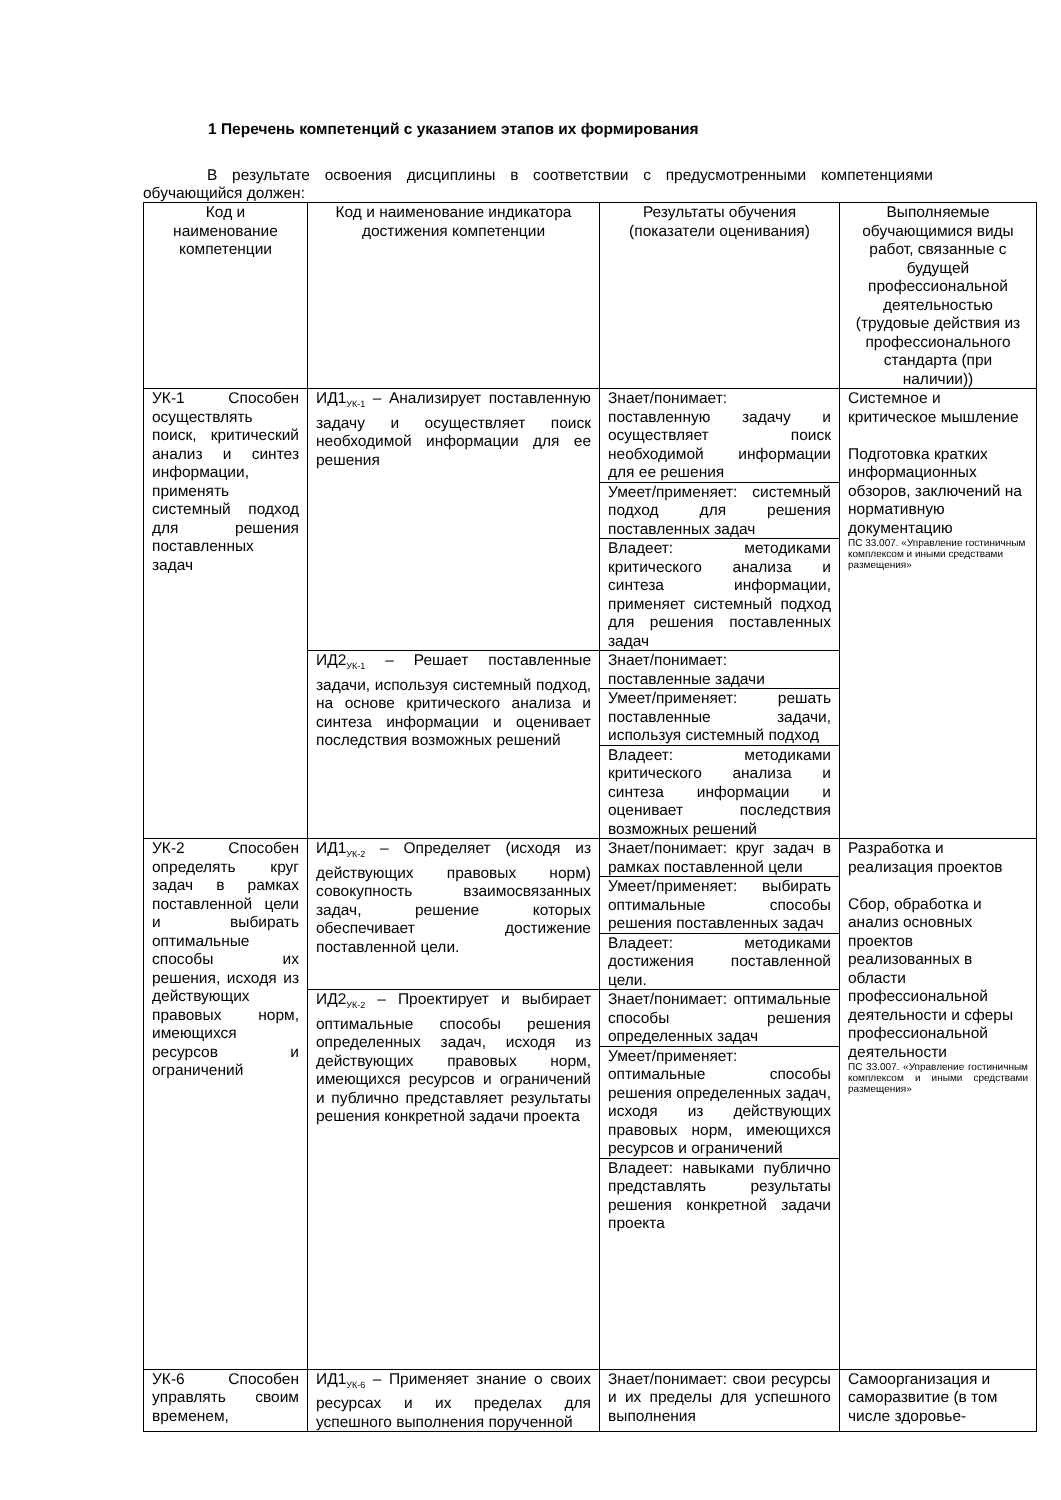1 Перечень компетенций с указанием этапов их формирования
В результате освоения дисциплины в соответствии с предусмотренными компетенциями обучающийся должен:
| Код и наименование компетенции | Код и наименование индикатора достижения компетенции | Результаты обучения (показатели оценивания) | Выполняемые обучающимися виды работ, связанные с будущей профессиональной деятельностью (трудовые действия из профессионального стандарта (при наличии)) |
| УК-1 Способен осуществлять поиск, критический анализ и синтез информации, применять системный подход для решения поставленных задач | ИД1<sub>УК-1</sub> – Анализирует поставленную задачу и осуществляет поиск необходимой информации для ее решения | Знает/понимает: поставленную задачу и осуществляет поиск необходимой информации для ее решения | Системное и критическое мышление Подготовка кратких информационных обзоров, заключений на нормативную документацию ПС 33.007. «Управление гостиничным комплексом и иными средствами размещения» |
| | | Умеет/применяет: системный подход для решения поставленных задач | |
| | | Владеет: методиками критического анализа и синтеза информации, применяет системный подход для решения поставленных задач | |
| | ИД2<sub>УК-1</sub> – Решает поставленные задачи, используя системный подход, на основе критического анализа и синтеза информации и оценивает последствия возможных решений | Знает/понимает: поставленные задачи | |
| | | Умеет/применяет: решать поставленные задачи, используя системный подход | |
| | | Владеет: методиками критического анализа и синтеза информации и оценивает последствия возможных решений | |
| УК-2 Способен определять круг задач в рамках поставленной цели и выбирать оптимальные способы их решения, исходя из действующих правовых норм, имеющихся ресурсов и ограничений | ИД1<sub>УК-2</sub> – Определяет (исходя из действующих правовых норм) совокупность взаимосвязанных задач, решение которых обеспечивает достижение поставленной цели. | Знает/понимает: круг задач в рамках поставленной цели | Разработка и реализация проектов Сбор, обработка и анализ основных проектов реализованных в области профессиональной деятельности и сферы профессиональной деятельности ПС 33.007. «Управление гостиничным комплексом и иными средствами размещения» |
| | | Умеет/применяет: выбирать оптимальные способы решения поставленных задач | |
| | | Владеет: методиками достижения поставленной цели. | |
| | ИД2<sub>УК-2</sub> – Проектирует и выбирает оптимальные способы решения определенных задач, исходя из действующих правовых норм, имеющихся ресурсов и ограничений и публично представляет результаты решения конкретной задачи проекта | Знает/понимает: оптимальные способы решения определенных задач | |
| | | Умеет/применяет: оптимальные способы решения определенных задач, исходя из действующих правовых норм, имеющихся ресурсов и ограничений | |
| | | Владеет: навыками публично представлять результаты решения конкретной задачи проекта | |
| УК-6 Способен управлять своим временем, | ИД1<sub>УК-6</sub> – Применяет знание о своих ресурсах и их пределах для успешного выполнения порученной | Знает/понимает: свои ресурсы и их пределы для успешного выполнения | Самоорганизация и саморазвитие (в том числе здоровье- |